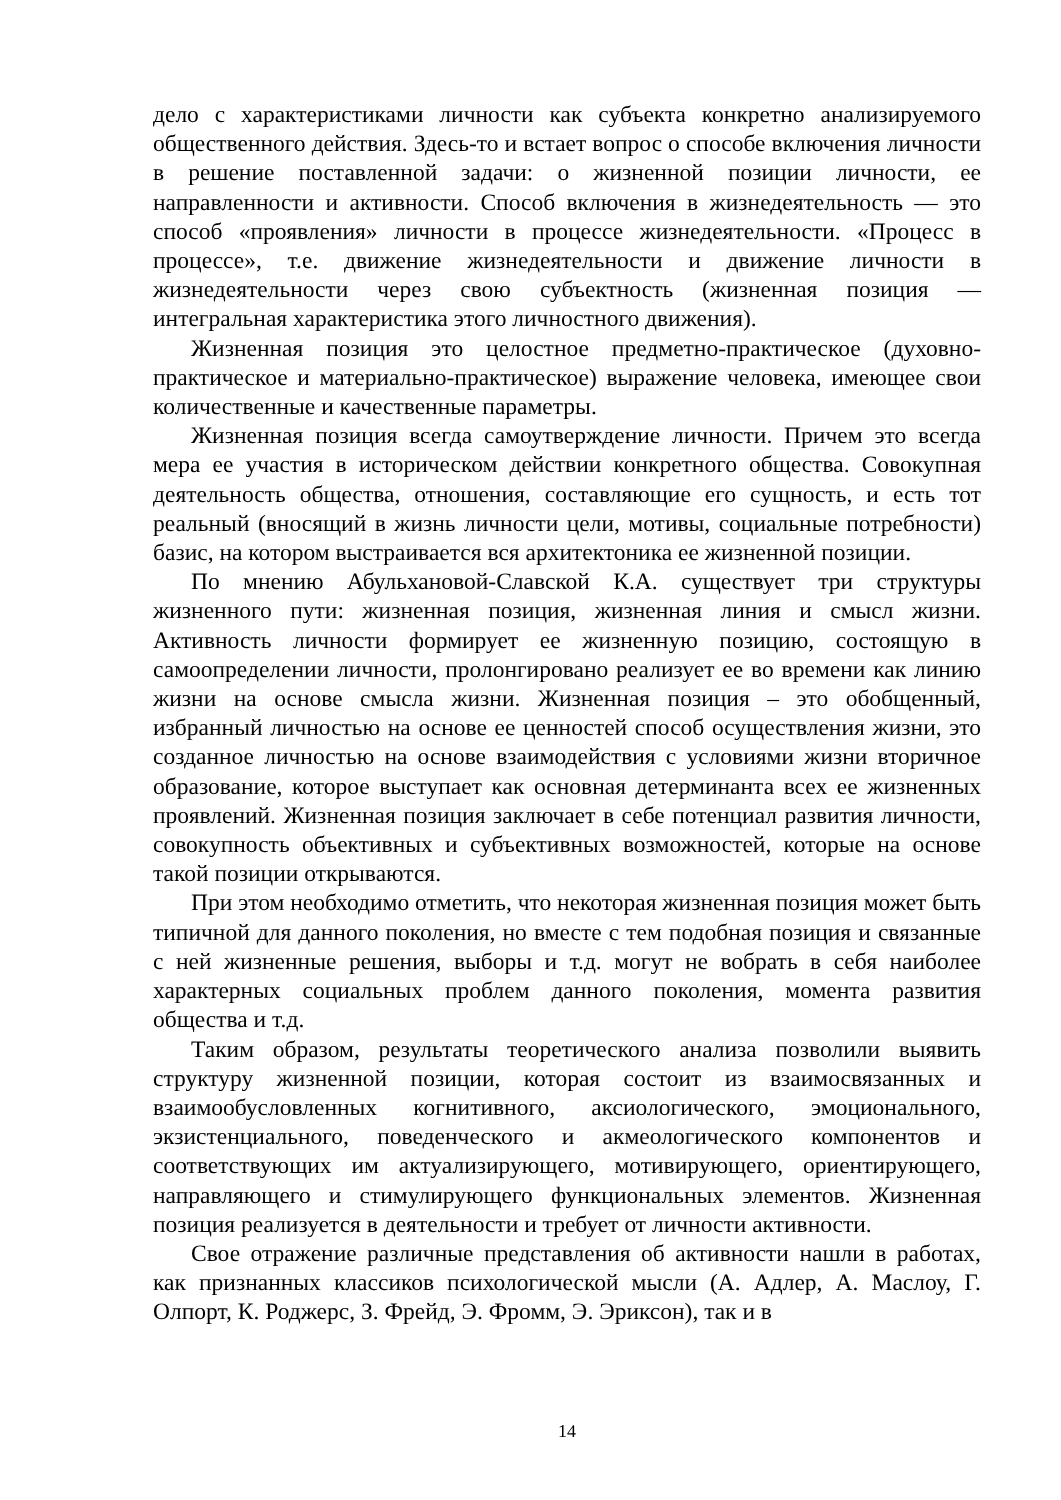дело с характеристиками личности как субъекта конкретно анализируемого общественного действия. Здесь-то и встает вопрос о способе включения личности в решение поставленной задачи: о жизненной позиции личности, ее направленности и активности. Способ включения в жизнедеятельность — это способ «проявления» личности в процессе жизнедеятельности. «Процесс в процессе», т.е. движение жизнедеятельности и движение личности в жизнедеятельности через свою субъектность (жизненная позиция — интегральная характеристика этого личностного движения).
Жизненная позиция это целостное предметно-практическое (духовно-практическое и материально-практическое) выражение человека, имеющее свои количественные и качественные параметры.
Жизненная позиция всегда самоутверждение личности. Причем это всегда мера ее участия в историческом действии конкретного общества. Совокупная деятельность общества, отношения, составляющие его сущность, и есть тот реальный (вносящий в жизнь личности цели, мотивы, социальные потребности) базис, на котором выстраивается вся архитектоника ее жизненной позиции.
По мнению Абульхановой-Славской К.А. существует три структуры жизненного пути: жизненная позиция, жизненная линия и смысл жизни. Активность личности формирует ее жизненную позицию, состоящую в самоопределении личности, пролонгировано реализует ее во времени как линию жизни на основе смысла жизни. Жизненная позиция – это обобщенный, избранный личностью на основе ее ценностей способ осуществления жизни, это созданное личностью на основе взаимодействия с условиями жизни вторичное образование, которое выступает как основная детерминанта всех ее жизненных проявлений. Жизненная позиция заключает в себе потенциал развития личности, совокупность объективных и субъективных возможностей, которые на основе такой позиции открываются.
При этом необходимо отметить, что некоторая жизненная позиция может быть типичной для данного поколения, но вместе с тем подобная позиция и связанные с ней жизненные решения, выборы и т.д. могут не вобрать в себя наиболее характерных социальных проблем данного поколения, момента развития общества и т.д.
Таким образом, результаты теоретического анализа позволили выявить структуру жизненной позиции, которая состоит из взаимосвязанных и взаимообусловленных когнитивного, аксиологического, эмоционального, экзистенциального, поведенческого и акмеологического компонентов и соответствующих им актуализирующего, мотивирующего, ориентирующего, направляющего и стимулирующего функциональных элементов. Жизненная позиция реализуется в деятельности и требует от личности активности.
Свое отражение различные представления об активности нашли в работах, как признанных классиков психологической мысли (А. Адлер, А. Маслоу, Г. Олпорт, К. Роджерс, З. Фрейд, Э. Фромм, Э. Эриксон), так и в
14